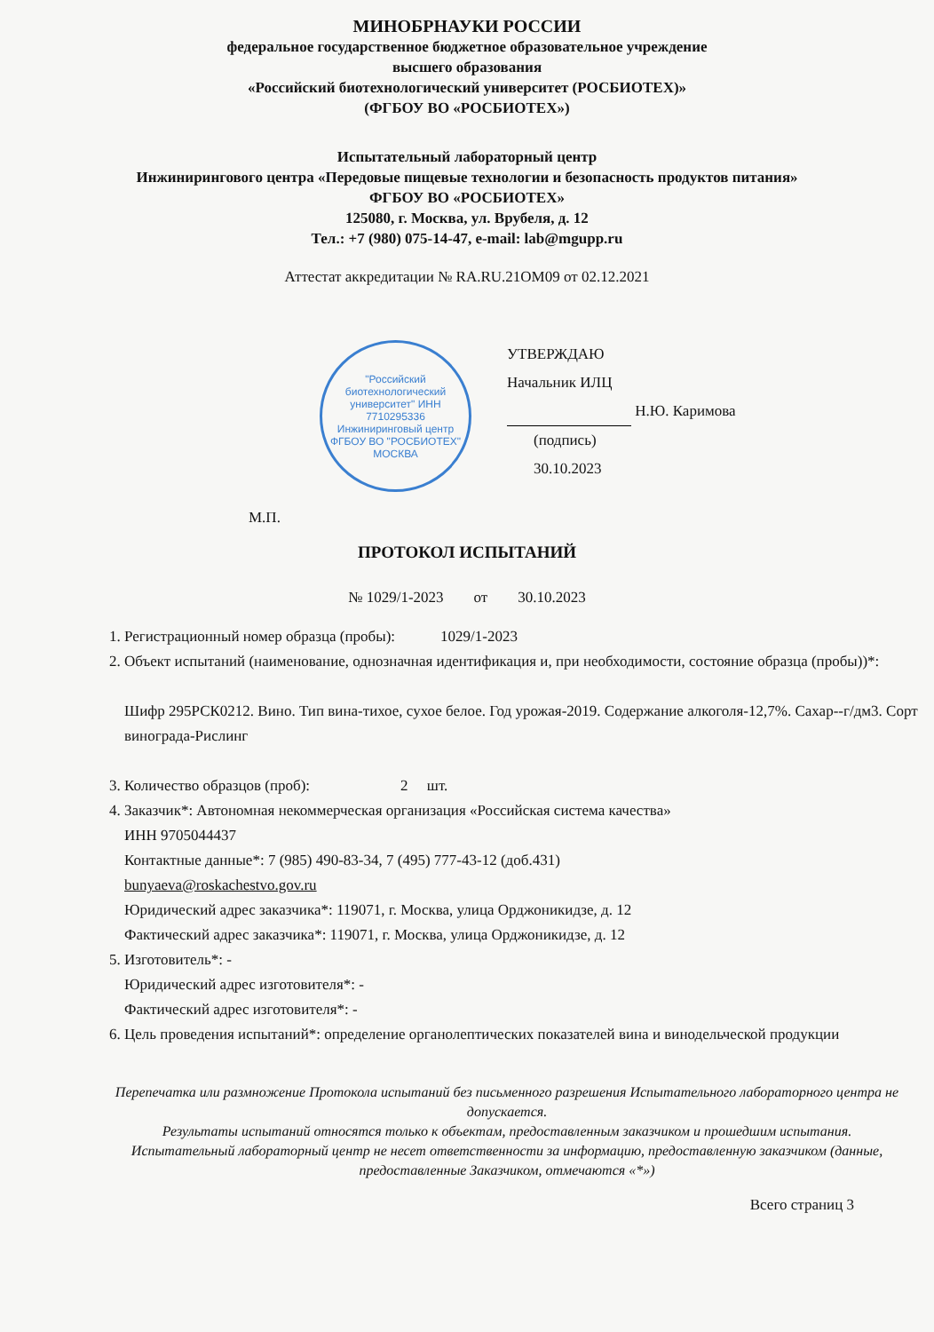МИНОБРНАУКИ РОССИИ
федеральное государственное бюджетное образовательное учреждение
высшего образования
«Российский биотехнологический университет (РОСБИОТЕХ)»
(ФГБОУ ВО «РОСБИОТЕХ»)
Испытательный лабораторный центр
Инжинирингового центра «Передовые пищевые технологии и безопасность продуктов питания»
ФГБОУ ВО «РОСБИОТЕХ»
125080, г. Москва, ул. Врубеля, д. 12
Тел.: +7 (980) 075-14-47, e-mail: lab@mgupp.ru
Аттестат аккредитации № RA.RU.21ОМ09 от 02.12.2021
"Российский биотехнологический университет" ИНН 7710295336 Инжиниринговый центр ФГБОУ ВО "РОСБИОТЕХ" МОСКВА
УТВЕРЖДАЮ
Начальник ИЛЦ
Н.Ю. Каримова
(подпись)
30.10.2023
М.П.
ПРОТОКОЛ ИСПЫТАНИЙ
№ 1029/1-2023 от 30.10.2023
1. Регистрационный номер образца (пробы): 1029/1-2023
2. Объект испытаний (наименование, однозначная идентификация и, при необходимости, состояние образца (пробы))*:
Шифр 295РСК0212. Вино. Тип вина-тихое, сухое белое. Год урожая-2019. Содержание алкоголя-12,7%. Сахар--г/дм3. Сорт винограда-Рислинг
3. Количество образцов (проб): 2 шт.
4. Заказчик*: Автономная некоммерческая организация «Российская система качества»
ИНН 9705044437
Контактные данные*: 7 (985) 490-83-34, 7 (495) 777-43-12 (доб.431)
bunyaeva@roskachestvo.gov.ru
Юридический адрес заказчика*: 119071, г. Москва, улица Орджоникидзе, д. 12
Фактический адрес заказчика*: 119071, г. Москва, улица Орджоникидзе, д. 12
5. Изготовитель*: -
Юридический адрес изготовителя*: -
Фактический адрес изготовителя*: -
6. Цель проведения испытаний*: определение органолептических показателей вина и винодельческой продукции
Перепечатка или размножение Протокола испытаний без письменного разрешения Испытательного лабораторного центра не допускается.
Результаты испытаний относятся только к объектам, предоставленным заказчиком и прошедшим испытания.
Испытательный лабораторный центр не несет ответственности за информацию, предоставленную заказчиком (данные, предоставленные Заказчиком, отмечаются «*»)
Всего страниц 3